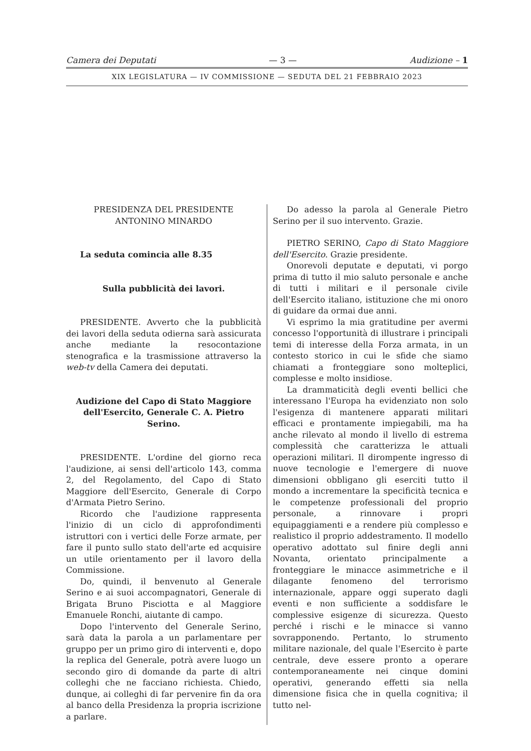Camera dei Deputati — 3 — Audizione – 1
XIX LEGISLATURA — IV COMMISSIONE — SEDUTA DEL 21 FEBBRAIO 2023
PRESIDENZA DEL PRESIDENTE
ANTONINO MINARDO
La seduta comincia alle 8.35
Sulla pubblicità dei lavori.
PRESIDENTE. Avverto che la pubblicità dei lavori della seduta odierna sarà assicurata anche mediante la resocontazione stenografica e la trasmissione attraverso la web-tv della Camera dei deputati.
Audizione del Capo di Stato Maggiore dell'Esercito, Generale C. A. Pietro Serino.
PRESIDENTE. L'ordine del giorno reca l'audizione, ai sensi dell'articolo 143, comma 2, del Regolamento, del Capo di Stato Maggiore dell'Esercito, Generale di Corpo d'Armata Pietro Serino.
Ricordo che l'audizione rappresenta l'inizio di un ciclo di approfondimenti istruttori con i vertici delle Forze armate, per fare il punto sullo stato dell'arte ed acquisire un utile orientamento per il lavoro della Commissione.
Do, quindi, il benvenuto al Generale Serino e ai suoi accompagnatori, Generale di Brigata Bruno Pisciotta e al Maggiore Emanuele Ronchi, aiutante di campo.
Dopo l'intervento del Generale Serino, sarà data la parola a un parlamentare per gruppo per un primo giro di interventi e, dopo la replica del Generale, potrà avere luogo un secondo giro di domande da parte di altri colleghi che ne facciano richiesta. Chiedo, dunque, ai colleghi di far pervenire fin da ora al banco della Presidenza la propria iscrizione a parlare.
Do adesso la parola al Generale Pietro Serino per il suo intervento. Grazie.
PIETRO SERINO, Capo di Stato Maggiore dell'Esercito. Grazie presidente.
Onorevoli deputate e deputati, vi porgo prima di tutto il mio saluto personale e anche di tutti i militari e il personale civile dell'Esercito italiano, istituzione che mi onoro di guidare da ormai due anni.
Vi esprimo la mia gratitudine per avermi concesso l'opportunità di illustrare i principali temi di interesse della Forza armata, in un contesto storico in cui le sfide che siamo chiamati a fronteggiare sono molteplici, complesse e molto insidiose.
La drammaticità degli eventi bellici che interessano l'Europa ha evidenziato non solo l'esigenza di mantenere apparati militari efficaci e prontamente impiegabili, ma ha anche rilevato al mondo il livello di estrema complessità che caratterizza le attuali operazioni militari. Il dirompente ingresso di nuove tecnologie e l'emergere di nuove dimensioni obbligano gli eserciti tutto il mondo a incrementare la specificità tecnica e le competenze professionali del proprio personale, a rinnovare i propri equipaggiamenti e a rendere più complesso e realistico il proprio addestramento. Il modello operativo adottato sul finire degli anni Novanta, orientato principalmente a fronteggiare le minacce asimmetriche e il dilagante fenomeno del terrorismo internazionale, appare oggi superato dagli eventi e non sufficiente a soddisfare le complessive esigenze di sicurezza. Questo perché i rischi e le minacce si vanno sovrapponendo. Pertanto, lo strumento militare nazionale, del quale l'Esercito è parte centrale, deve essere pronto a operare contemporaneamente nei cinque domini operativi, generando effetti sia nella dimensione fisica che in quella cognitiva; il tutto nel-